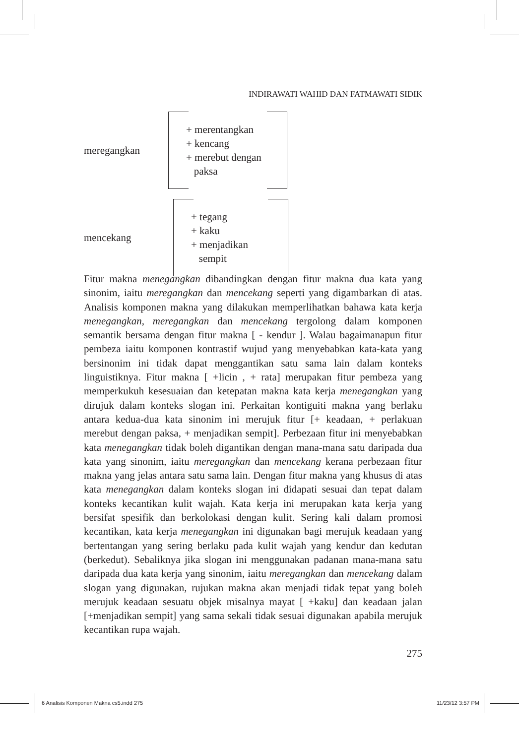INDIRAWATI WAHID DAN FATMAWATI SIDIK
meregangkan
+ merentangkan
+ kencang
+ merebut dengan
paksa
mencekang
+ tegang
+ kaku
+ menjadikan
sempit
Fitur makna menegangkan dibandingkan dengan fitur makna dua kata yang sinonim, iaitu meregangkan dan mencekang seperti yang digambarkan di atas. Analisis komponen makna yang dilakukan memperlihatkan bahawa kata kerja menegangkan, meregangkan dan mencekang tergolong dalam komponen semantik bersama dengan fitur makna [ - kendur ]. Walau bagaimanapun fitur pembeza iaitu komponen kontrastif wujud yang menyebabkan kata-kata yang bersinonim ini tidak dapat menggantikan satu sama lain dalam konteks linguistiknya. Fitur makna [ +licin , + rata] merupakan fitur pembeza yang memperkukuh kesesuaian dan ketepatan makna kata kerja menegangkan yang dirujuk dalam konteks slogan ini. Perkaitan kontiguiti makna yang berlaku antara kedua-dua kata sinonim ini merujuk fitur [+ keadaan, + perlakuan merebut dengan paksa, + menjadikan sempit]. Perbezaan fitur ini menyebabkan kata menegangkan tidak boleh digantikan dengan mana-mana satu daripada dua kata yang sinonim, iaitu meregangkan dan mencekang kerana perbezaan fitur makna yang jelas antara satu sama lain. Dengan fitur makna yang khusus di atas kata menegangkan dalam konteks slogan ini didapati sesuai dan tepat dalam konteks kecantikan kulit wajah. Kata kerja ini merupakan kata kerja yang bersifat spesifik dan berkolokasi dengan kulit. Sering kali dalam promosi kecantikan, kata kerja menegangkan ini digunakan bagi merujuk keadaan yang bertentangan yang sering berlaku pada kulit wajah yang kendur dan kedutan (berkedut). Sebaliknya jika slogan ini menggunakan padanan mana-mana satu daripada dua kata kerja yang sinonim, iaitu meregangkan dan mencekang dalam slogan yang digunakan, rujukan makna akan menjadi tidak tepat yang boleh merujuk keadaan sesuatu objek misalnya mayat [ +kaku] dan keadaan jalan [+menjadikan sempit] yang sama sekali tidak sesuai digunakan apabila merujuk kecantikan rupa wajah.
275
6 Analisis Komponen Makna cs5.indd 275
11/23/12 3:57 PM